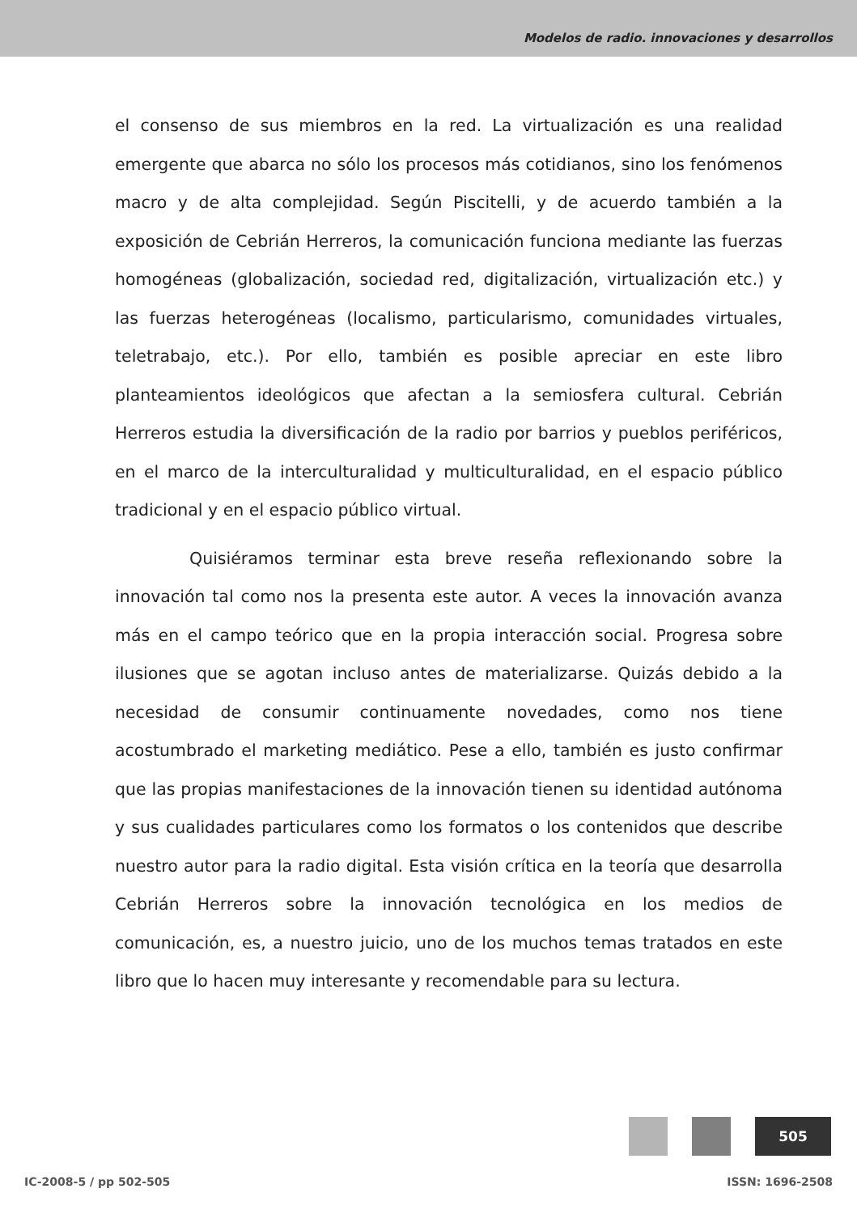Modelos de radio. innovaciones y desarrollos
el consenso de sus miembros en la red. La virtualización es una realidad emergente que abarca no sólo los procesos más cotidianos, sino los fenómenos macro y de alta complejidad. Según Piscitelli, y de acuerdo también a la exposición de Cebrián Herreros, la comunicación funciona mediante las fuerzas homogéneas (globalización, sociedad red, digitalización, virtualización etc.) y las fuerzas heterogéneas (localismo, particularismo, comunidades virtuales, teletrabajo, etc.). Por ello, también es posible apreciar en este libro planteamientos ideológicos que afectan a la semiosfera cultural. Cebrián Herreros estudia la diversificación de la radio por barrios y pueblos periféricos, en el marco de la interculturalidad y multiculturalidad, en el espacio público tradicional y en el espacio público virtual.
Quisiéramos terminar esta breve reseña reflexionando sobre la innovación tal como nos la presenta este autor. A veces la innovación avanza más en el campo teórico que en la propia interacción social. Progresa sobre ilusiones que se agotan incluso antes de materializarse. Quizás debido a la necesidad de consumir continuamente novedades, como nos tiene acostumbrado el marketing mediático. Pese a ello, también es justo confirmar que las propias manifestaciones de la innovación tienen su identidad autónoma y sus cualidades particulares como los formatos o los contenidos que describe nuestro autor para la radio digital. Esta visión crítica en la teoría que desarrolla Cebrián Herreros sobre la innovación tecnológica en los medios de comunicación, es, a nuestro juicio, uno de los muchos temas tratados en este libro que lo hacen muy interesante y recomendable para su lectura.
505
IC-2008-5 / pp 502-505 ISSN: 1696-2508